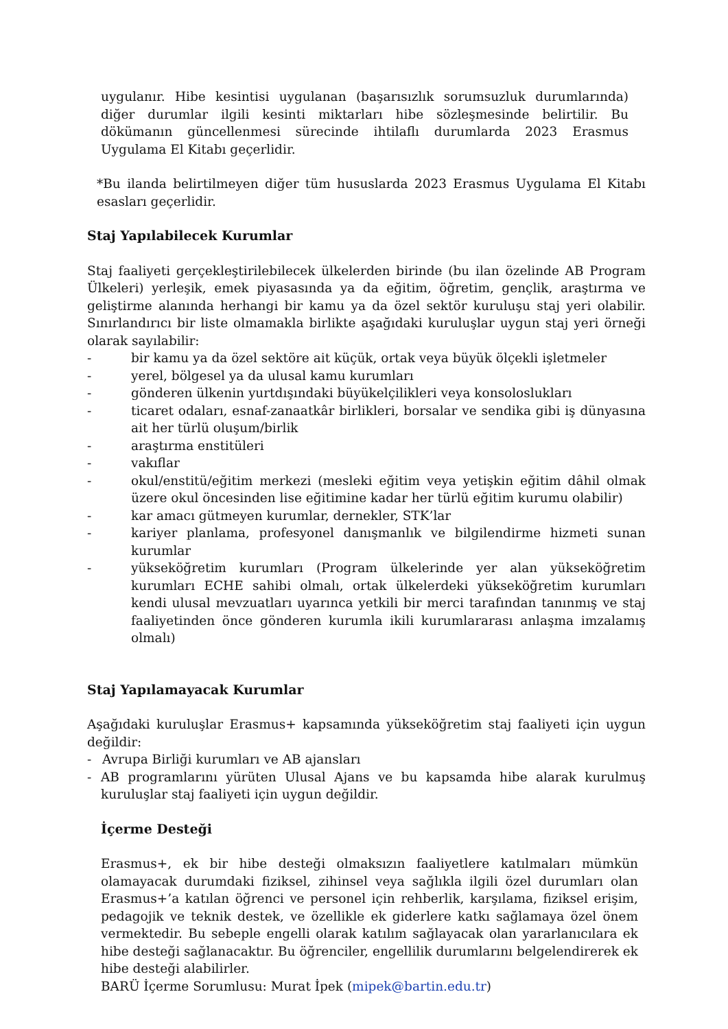uygulanır. Hibe kesintisi uygulanan (başarısızlık sorumsuzluk durumlarında) diğer durumlar ilgili kesinti miktarları hibe sözleşmesinde belirtilir. Bu dökümanın güncellenmesi sürecinde ihtilaflı durumlarda 2023 Erasmus Uygulama El Kitabı geçerlidir.
*Bu ilanda belirtilmeyen diğer tüm hususlarda 2023 Erasmus Uygulama El Kitabı esasları geçerlidir.
Staj Yapılabilecek Kurumlar
Staj faaliyeti gerçekleştirilebilecek ülkelerden birinde (bu ilan özelinde AB Program Ülkeleri) yerleşik, emek piyasasında ya da eğitim, öğretim, gençlik, araştırma ve geliştirme alanında herhangi bir kamu ya da özel sektör kuruluşu staj yeri olabilir. Sınırlandırıcı bir liste olmamakla birlikte aşağıdaki kuruluşlar uygun staj yeri örneği olarak sayılabilir:
- bir kamu ya da özel sektöre ait küçük, ortak veya büyük ölçekli işletmeler
- yerel, bölgesel ya da ulusal kamu kurumları
- gönderen ülkenin yurtdışındaki büyükelçilikleri veya konsoloslukları
- ticaret odaları, esnaf-zanaatkâr birlikleri, borsalar ve sendika gibi iş dünyasına ait her türlü oluşum/birlik
- araştırma enstitüleri
- vakıflar
- okul/enstitü/eğitim merkezi (mesleki eğitim veya yetişkin eğitim dâhil olmak üzere okul öncesinden lise eğitimine kadar her türlü eğitim kurumu olabilir)
- kar amacı gütmeyen kurumlar, dernekler, STK’lar
- kariyer planlama, profesyonel danışmanlık ve bilgilendirme hizmeti sunan kurumlar
- yükseköğretim kurumları (Program ülkelerinde yer alan yükseköğretim kurumları ECHE sahibi olmalı, ortak ülkelerdeki yükseköğretim kurumları kendi ulusal mevzuatları uyarınca yetkili bir merci tarafından tanınmış ve staj faaliyetinden önce gönderen kurumla ikili kurumlararası anlaşma imzalamış olmalı)
Staj Yapılamayacak Kurumlar
Aşağıdaki kuruluşlar Erasmus+ kapsamında yükseköğretim staj faaliyeti için uygun değildir:
- Avrupa Birliği kurumları ve AB ajansları
- AB programlarını yürüten Ulusal Ajans ve bu kapsamda hibe alarak kurulmuş kuruluşlar staj faaliyeti için uygun değildir.
İçerme Desteği
Erasmus+, ek bir hibe desteği olmaksızın faaliyetlere katılmaları mümkün olamayacak durumdaki fiziksel, zihinsel veya sağlıkla ilgili özel durumları olan Erasmus+’a katılan öğrenci ve personel için rehberlik, karşılama, fiziksel erişim, pedagojik ve teknik destek, ve özellikle ek giderlere katkı sağlamaya özel önem vermektedir. Bu sebeple engelli olarak katılım sağlayacak olan yararlanıcılara ek hibe desteği sağlanacaktır. Bu öğrenciler, engellilik durumlarını belgelendirerek ek hibe desteği alabilirler.
BARÜ İçerme Sorumlusu: Murat İpek (mipek@bartin.edu.tr)